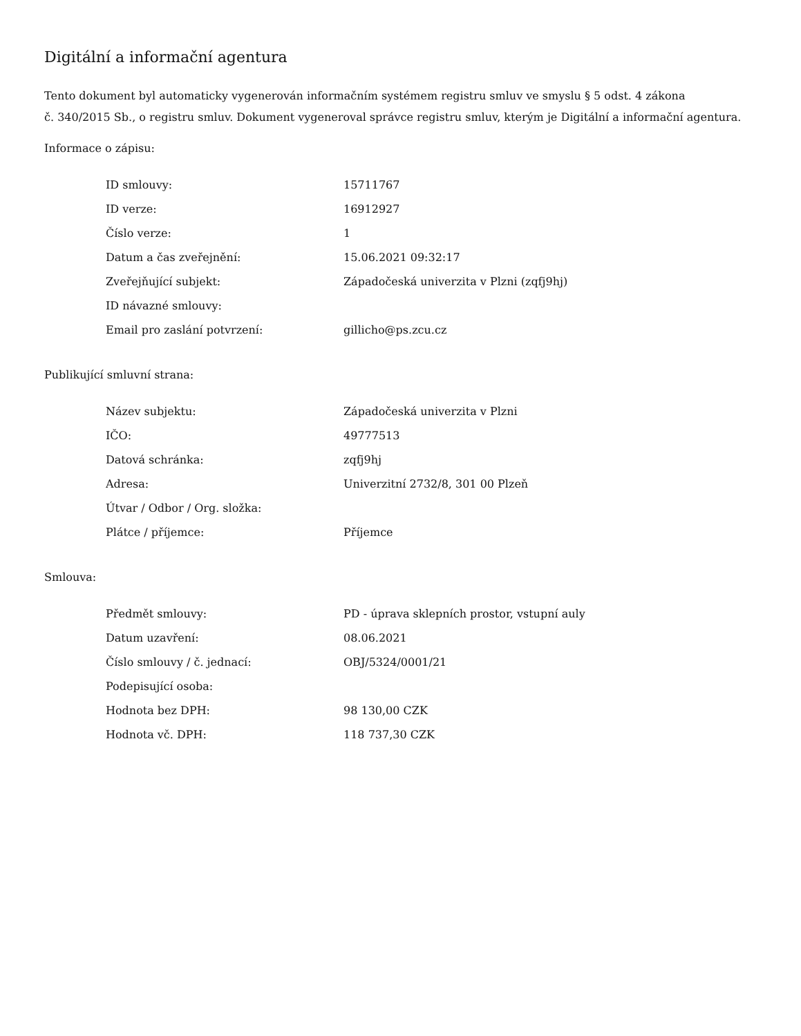Digitální a informační agentura
Tento dokument byl automaticky vygenerován informačním systémem registru smluv ve smyslu § 5 odst. 4 zákona
č. 340/2015 Sb., o registru smluv. Dokument vygeneroval správce registru smluv, kterým je Digitální a informační agentura.
Informace o zápisu:
| ID smlouvy: | 15711767 |
| ID verze: | 16912927 |
| Číslo verze: | 1 |
| Datum a čas zveřejnění: | 15.06.2021 09:32:17 |
| Zveřejňující subjekt: | Západočeská univerzita v Plzni (zqfj9hj) |
| ID návazné smlouvy: | |
| Email pro zaslání potvrzení: | gillicho@ps.zcu.cz |
Publikující smluvní strana:
| Název subjektu: | Západočeská univerzita v Plzni |
| IČO: | 49777513 |
| Datová schránka: | zqfj9hj |
| Adresa: | Univerzitní 2732/8, 301 00 Plzeň |
| Útvar / Odbor / Org. složka: | |
| Plátce / příjemce: | Příjemce |
Smlouva:
| Předmět smlouvy: | PD - úprava sklepních prostor, vstupní auly |
| Datum uzavření: | 08.06.2021 |
| Číslo smlouvy / č. jednací: | OBJ/5324/0001/21 |
| Podepisující osoba: | |
| Hodnota bez DPH: | 98 130,00 CZK |
| Hodnota vč. DPH: | 118 737,30 CZK |